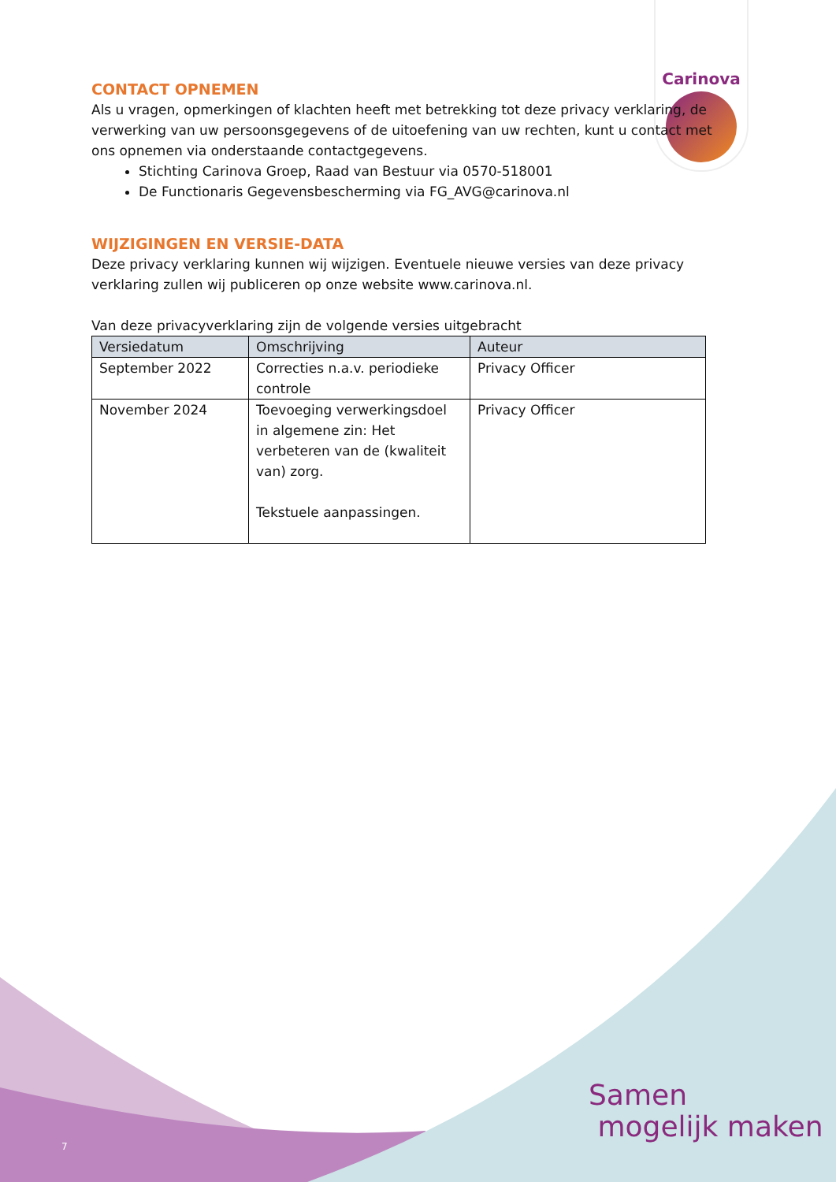Carinova
CONTACT OPNEMEN
Als u vragen, opmerkingen of klachten heeft met betrekking tot deze privacy verklaring, de verwerking van uw persoonsgegevens of de uitoefening van uw rechten, kunt u contact met ons opnemen via onderstaande contactgegevens.
Stichting Carinova Groep, Raad van Bestuur via 0570-518001
De Functionaris Gegevensbescherming via FG_AVG@carinova.nl
WIJZIGINGEN EN VERSIE-DATA
Deze privacy verklaring kunnen wij wijzigen. Eventuele nieuwe versies van deze privacy verklaring zullen wij publiceren op onze website www.carinova.nl.
Van deze privacyverklaring zijn de volgende versies uitgebracht
| Versiedatum | Omschrijving | Auteur |
| --- | --- | --- |
| September 2022 | Correcties n.a.v. periodieke controle | Privacy Officer |
| November 2024 | Toevoeging verwerkingsdoel in algemene zin: Het verbeteren van de (kwaliteit van) zorg. Tekstuele aanpassingen. | Privacy Officer |
Samen
mogelijk maken
7